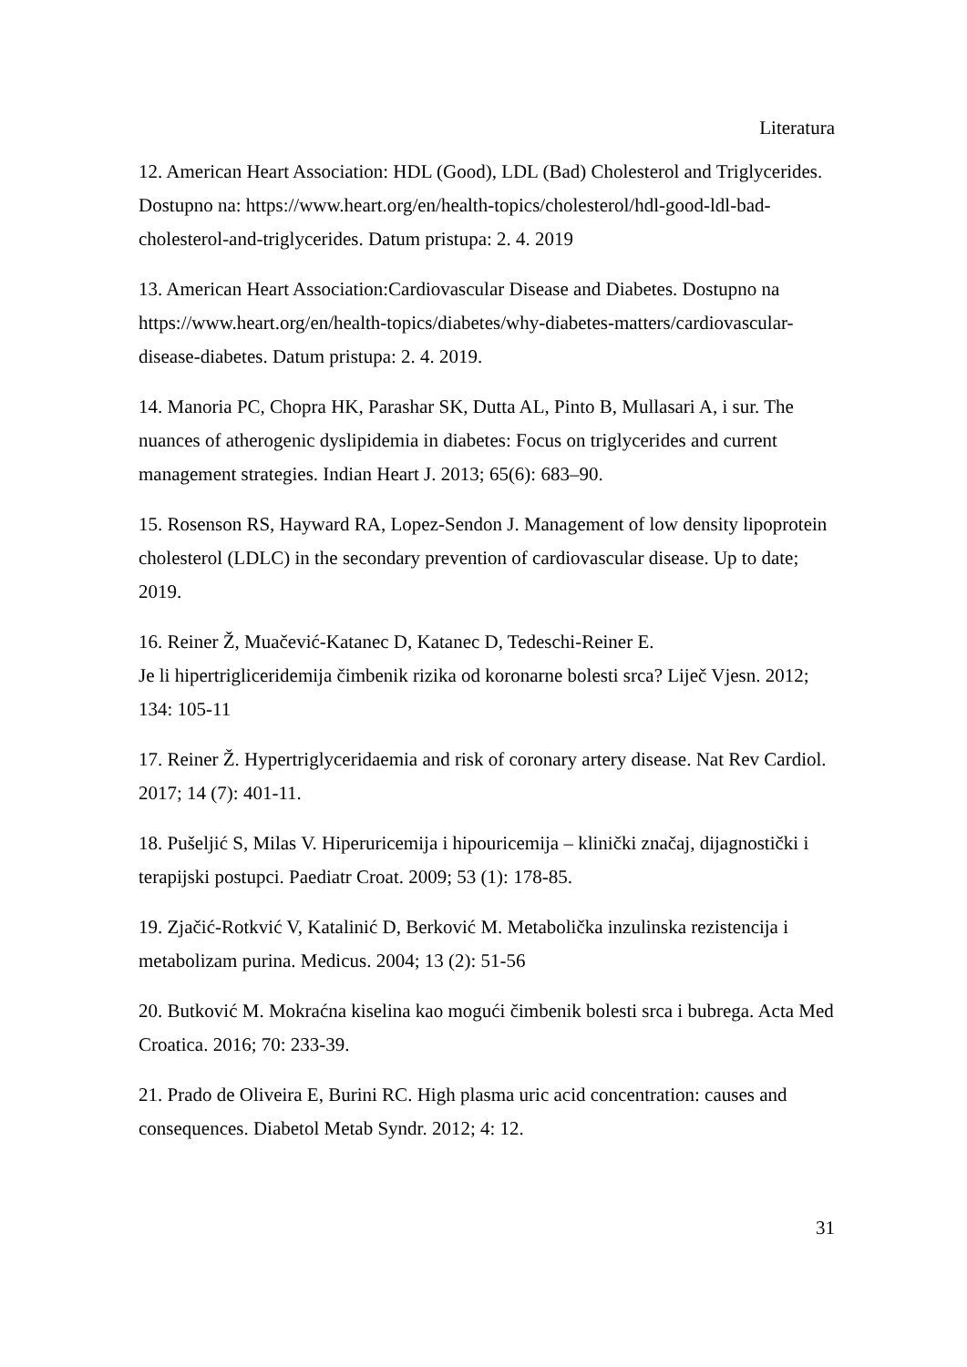Literatura
12. American Heart Association: HDL (Good), LDL (Bad) Cholesterol and Triglycerides. Dostupno na: https://www.heart.org/en/health-topics/cholesterol/hdl-good-ldl-bad-cholesterol-and-triglycerides. Datum pristupa: 2. 4. 2019
13. American Heart Association:Cardiovascular Disease and Diabetes. Dostupno na https://www.heart.org/en/health-topics/diabetes/why-diabetes-matters/cardiovascular-disease-diabetes. Datum pristupa: 2. 4. 2019.
14. Manoria PC, Chopra HK, Parashar SK, Dutta AL, Pinto B, Mullasari A, i sur. The nuances of atherogenic dyslipidemia in diabetes: Focus on triglycerides and current management strategies. Indian Heart J. 2013; 65(6): 683–90.
15. Rosenson RS, Hayward RA, Lopez-Sendon J. Management of low density lipoprotein cholesterol (LDLC) in the secondary prevention of cardiovascular disease. Up to date; 2019.
16. Reiner Ž, Muačević-Katanec D, Katanec D, Tedeschi-Reiner E.
Je li hipertrigliceridemija čimbenik rizika od koronarne bolesti srca? Liječ Vjesn. 2012; 134: 105-11
17. Reiner Ž. Hypertriglyceridaemia and risk of coronary artery disease. Nat Rev Cardiol. 2017; 14 (7): 401-11.
18. Pušeljić S, Milas V. Hiperuricemija i hipouricemija – klinički značaj, dijagnostički i terapijski postupci. Paediatr Croat. 2009; 53 (1): 178-85.
19. Zjačić-Rotkvić V, Katalinić D, Berković M. Metabolička inzulinska rezistencija i metabolizam purina. Medicus. 2004; 13 (2): 51-56
20. Butković M. Mokraćna kiselina kao mogući čimbenik bolesti srca i bubrega. Acta Med Croatica. 2016; 70: 233-39.
21. Prado de Oliveira E, Burini RC. High plasma uric acid concentration: causes and consequences. Diabetol Metab Syndr. 2012; 4: 12.
31